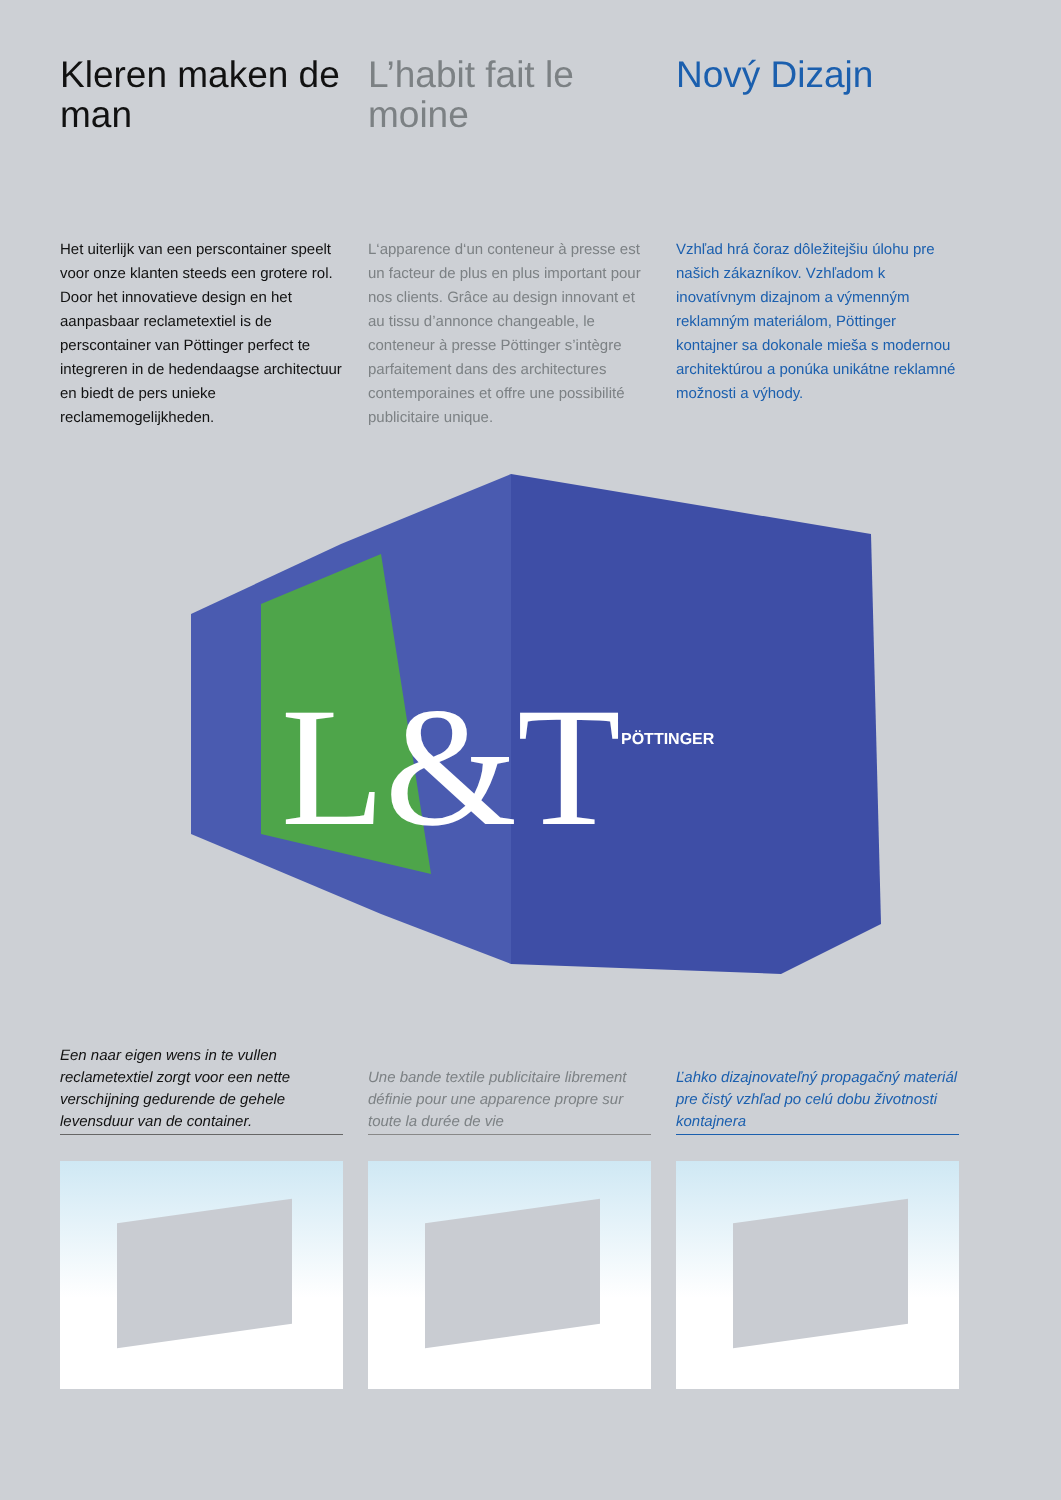Kleren maken de man
Het uiterlijk van een perscontainer speelt voor onze klanten steeds een grotere rol.
Door het innovatieve design en het aanpasbaar reclametextiel is de perscontainer van Pöttinger perfect te integreren in de hedendaagse architectuur en biedt de pers unieke reclamemogelijkheden.
L’habit fait le moine
L‘apparence d‘un conteneur à presse est un facteur de plus en plus important pour nos clients. Grâce au design innovant et au tissu d’annonce changeable, le conteneur à presse Pöttinger s’intègre parfaitement dans des architectures contemporaines et offre une possibilité publicitaire unique.
Nový Dizajn
Vzhľad hrá čoraz dôležitejšiu úlohu pre našich zákazníkov. Vzhľadom k inovatívnym dizajnom a výmenným reklamným materiálom, Pöttinger kontajner sa dokonale mieša s modernou architektúrou a ponúka unikátne reklamné možnosti a výhody.
L&T
PÖTTINGER
Een naar eigen wens in te vullen reclametextiel zorgt voor een nette verschijning gedurende de gehele levensduur van de container.
Une bande textile publicitaire librement définie pour une apparence propre sur toute la durée de vie
Ľahko dizajnovateľný propagačný materiál pre čistý vzhľad po celú dobu životnosti kontajnera